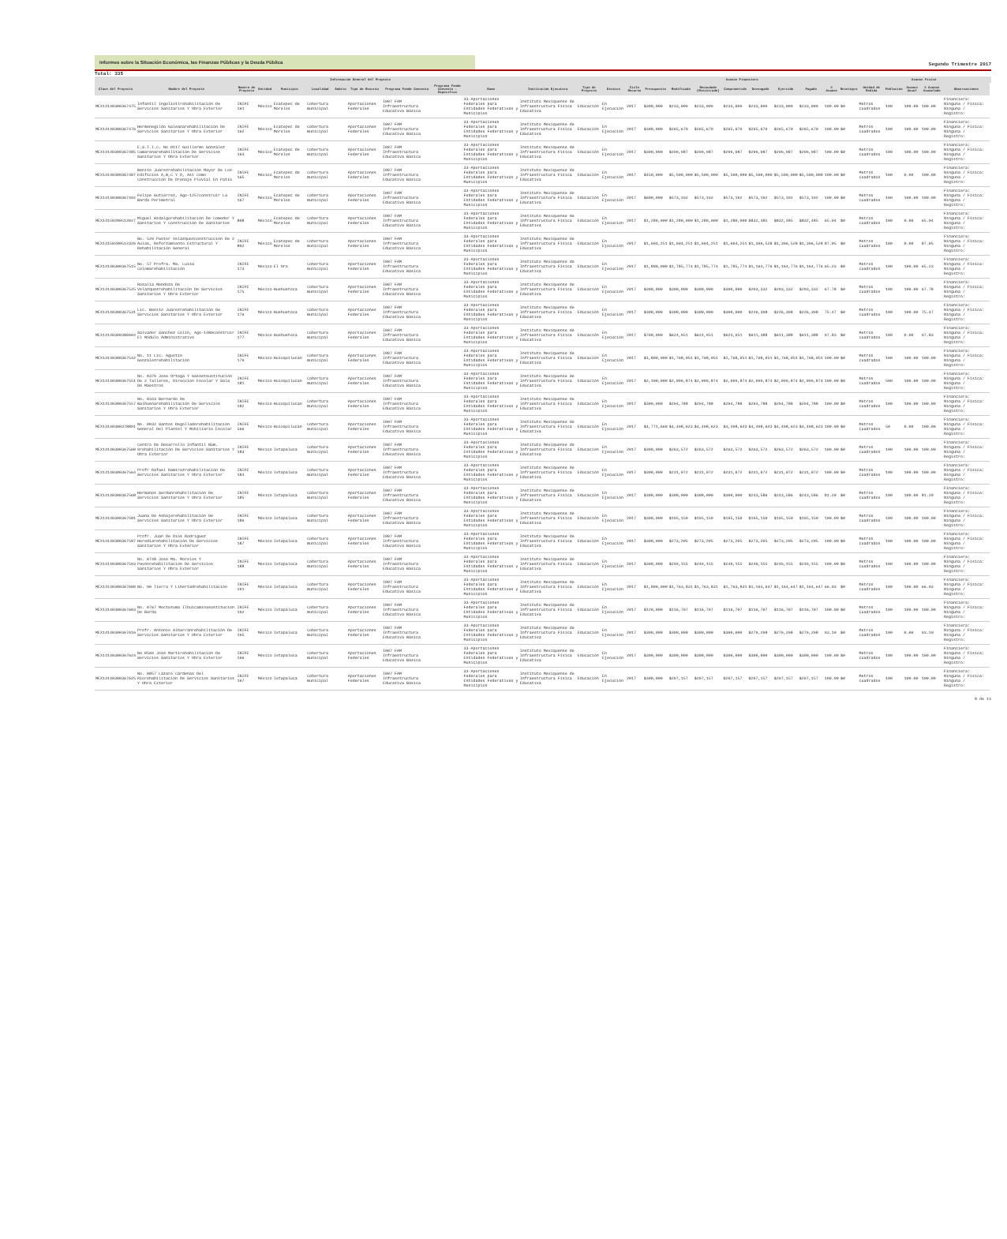Informes sobre la Situación Económica, las Finanzas Públicas y la Deuda Pública Segundo Trimestre 2017
Total: 335
| Información General del Proyecto | | | | | | | | | | | | | | Avance Financiero | | | | | | | | | | Avance Físico | | | | | |
| --- | --- | --- | --- | --- | --- | --- | --- | --- | --- | --- | --- | --- | --- | --- | --- | --- | --- | --- | --- | --- | --- | --- | --- | --- | --- | --- | --- | --- | --- |
| Clave del Proyecto | Nombre del Proyecto | Número de Proyecto | Entidad | Municipio | Localidad | Ámbito | Tipo de Recurso | Programa Fondo Convenio | Programa Fondo Convenio - Específico | Ramo | Institución Ejecutora | Tipo de Proyecto | Estatus | Ciclo Recurso | Presupuesto | Modificado | Recaudado (Ministrado) | Comprometido | Devengado | Ejercido | Pagado | % Avance | Reintegro | Unidad de Medida | Población | Avance Anual | % Avance Acumulado | Observaciones | |
| MEX14140300367475 | Infantil Ingoliotlrehabilitación De Servicios Sanitarios Y Obra Exterior | INIFE 161 | México | Ecatepec de Morelos | Cobertura municipal | | Aportaciones Federales | I007 FAM Infraestructura Educativa Básica | | 33-Aportaciones Federales para Entidades Federativas y Municipios | Instituto Mexiquense de Infraestructura Física Educativa | Educación | En Ejecución | 2017 | $300,000 | $233,009 | $233,009 | $233,009 | $233,009 | $233,009 | $233,009 | 100.00 | $0 | Metros Cuadrados | 100 | 100.00 | 100.00 | Financiera: Ninguna / Física: Ninguna / Registro: | |
| MEX14140300367476 | Hermenegildo Galeanarehabilitación De Servicios Sanitarios Y Obra Exterior | INIFE 162 | México | Ecatepec de Morelos | Cobertura municipal | | Aportaciones Federales | I007 FAM Infraestructura Educativa Básica | | 33-Aportaciones Federales para Entidades Federativas y Municipios | Instituto Mexiquense de Infraestructura Física Educativa | Educación | En Ejecución | 2017 | $300,000 | $265,670 | $265,670 | $265,670 | $265,670 | $265,670 | $265,670 | 100.00 | $0 | Metros Cuadrados | 100 | 100.00 | 100.00 | Financiera: Ninguna / Física: Ninguna / Registro: | |
| MEX14140300367485 | E.S.T.I.C. No 0117 Guillermo González Camarenarehabilitación De Servicios Sanitarios Y Obra Exterior | INIFE 164 | México | Ecatepec de Morelos | Cobertura municipal | | Aportaciones Federales | I007 FAM Infraestructura Educativa Básica | | 33-Aportaciones Federales para Entidades Federativas y Municipios | Instituto Mexiquense de Infraestructura Física Educativa | Educación | En Ejecución | 2017 | $300,000 | $299,987 | $299,987 | $299,987 | $299,987 | $299,987 | $299,987 | 100.00 | $0 | Metros Cuadrados | 100 | 100.00 | 100.00 | Financiera: Ninguna / Física: Ninguna / Registro: | |
| MEX14140300367487 | Benito Juárezrehabilitación Mayor De Los Edificios A,B,C Y D, Así Como Construcción De Drenaje Pluvial En Patio | INIFE 165 | México | Ecatepec de Morelos | Cobertura municipal | | Aportaciones Federales | I007 FAM Infraestructura Educativa Básica | | 33-Aportaciones Federales para Entidades Federativas y Municipios | Instituto Mexiquense de Infraestructura Física Educativa | Educación | En Ejecución | 2017 | $450,000 | $5,500,000 | $5,500,000 | $5,500,000 | $5,500,000 | $5,500,000 | $5,500,000 | 100.00 | $0 | Metros Cuadrados | 100 | 0.00 | 100.00 | Financiera: Ninguna / Física: Ninguna / Registro: | |
| MEX14140300367492 | Felipe Gutiérrez, Ago-1257construir La Barda Perimetral | INIFE 167 | México | Ecatepec de Morelos | Cobertura municipal | | Aportaciones Federales | I007 FAM Infraestructura Educativa Básica | | 33-Aportaciones Federales para Entidades Federativas y Municipios | Instituto Mexiquense de Infraestructura Física Educativa | Educación | En Ejecución | 2017 | $600,000 | $573,192 | $573,192 | $573,192 | $573,192 | $573,192 | $573,192 | 100.00 | $0 | Metros Cuadrados | 100 | 100.00 | 100.00 | Financiera: Ninguna / Física: Ninguna / Registro: | |
| MEX14150200512027 | Miguel Hidalgorehabilitación De Comedor Y Sanitarios Y Construcción De Sanitarios | 808 | México | Ecatepec de Morelos | Cobertura municipal | | Aportaciones Federales | I007 FAM Infraestructura Educativa Básica | | 33-Aportaciones Federales para Entidades Federativas y Municipios | Instituto Mexiquense de Infraestructura Física Educativa | Educación | En Ejecución | 2017 | $1,280,000 | $1,280,000 | $1,280,000 | $1,280,000 | $832,485 | $832,485 | $832,485 | 65.04 | $0 | Metros Cuadrados | 100 | 0.00 | 65.04 | Financiera: Ninguna / Física: Ninguna / Registro: | |
| MEX14150200512326 | No. 529 Pastor Velázquezconstrucción De 2 Aulas, Reforzamiento Estructural Y Rehabilitación General | INIFE 802 | México | Ecatepec de Morelos | Cobertura municipal | | Aportaciones Federales | I007 FAM Infraestructura Educativa Básica | | 33-Aportaciones Federales para Entidades Federativas y Municipios | Instituto Mexiquense de Infraestructura Física Educativa | Educación | En Ejecución | 2017 | $1,604,251 | $1,604,251 | $1,604,251 | $1,604,251 | $1,396,528 | $1,396,528 | $1,396,528 | 87.05 | $0 | Metros Cuadrados | 100 | 0.00 | 87.05 | Financiera: Ninguna / Física: Ninguna / Registro: | |
| MEX14140300367515 | No. 57 Profra. Ma. Luisa Colomarehabilitación | INIFE 173 | México | El Oro | Cobertura municipal | | Aportaciones Federales | I007 FAM Infraestructura Educativa Básica | | 33-Aportaciones Federales para Entidades Federativas y Municipios | Instituto Mexiquense de Infraestructura Física Educativa | Educación | En Ejecución | 2017 | $1,800,000 | $1,785,774 | $1,785,774 | $1,785,774 | $1,164,776 | $1,164,776 | $1,164,776 | 65.23 | $0 | Metros Cuadrados | 100 | 100.00 | 65.23 | Financiera: Ninguna / Física: Ninguna / Registro: | |
| MEX14140300367525 | Rosalía Mendoza De Velázquezrehabilitación De Servicios Sanitarios Y Obra Exterior | INIFE 175 | México | Huehuetoca | Cobertura municipal | | Aportaciones Federales | I007 FAM Infraestructura Educativa Básica | | 33-Aportaciones Federales para Entidades Federativas y Municipios | Instituto Mexiquense de Infraestructura Física Educativa | Educación | En Ejecución | 2017 | $300,000 | $300,000 | $300,000 | $300,000 | $203,332 | $203,332 | $203,332 | 67.78 | $0 | Metros Cuadrados | 100 | 100.00 | 67.78 | Financiera: Ninguna / Física: Ninguna / Registro: | |
| MEX14140300367531 | Lic. Benito Juárezrehabilitación De Servicios Sanitarios Y Obra Exterior | INIFE 176 | México | Huehuetoca | Cobertura municipal | | Aportaciones Federales | I007 FAM Infraestructura Educativa Básica | | 33-Aportaciones Federales para Entidades Federativas y Municipios | Instituto Mexiquense de Infraestructura Física Educativa | Educación | En Ejecución | 2017 | $300,000 | $300,000 | $300,000 | $300,000 | $226,398 | $226,398 | $226,398 | 75.47 | $0 | Metros Cuadrados | 100 | 100.00 | 75.47 | Financiera: Ninguna / Física: Ninguna / Registro: | |
| MEX14140300386904 | Salvador Sánchez Colín, Ago-1489construir El Módulo Administrativo | INIFE 177 | México | Huehuetoca | Cobertura municipal | | Aportaciones Federales | I007 FAM Infraestructura Educativa Básica | | 33-Aportaciones Federales para Entidades Federativas y Municipios | Instituto Mexiquense de Infraestructura Física Educativa | Educación | En Ejecución | 2017 | $700,000 | $624,951 | $624,951 | $624,951 | $611,388 | $611,388 | $611,388 | 97.83 | $0 | Metros Cuadrados | 100 | 0.00 | 97.83 | Financiera: Ninguna / Física: Ninguna / Registro: | |
| MEX14140300367542 | No. 11 Lic. Agustín Gonzálezrehabilitación | INIFE 179 | México | Huixquilucan | Cobertura municipal | | Aportaciones Federales | I007 FAM Infraestructura Educativa Básica | | 33-Aportaciones Federales para Entidades Federativas y Municipios | Instituto Mexiquense de Infraestructura Física Educativa | Educación | En Ejecución | 2017 | $1,800,000 | $1,768,051 | $1,768,051 | $1,768,051 | $1,768,051 | $1,768,051 | $1,768,051 | 100.00 | $0 | Metros Cuadrados | 100 | 100.00 | 100.00 | Financiera: Ninguna / Física: Ninguna / Registro: | |
| MEX14140300367551 | No. 0379 Jose Ortega Y Gassetsustitución De 2 Talleres, Dirección Escolar Y Sala De Maestros | INIFE 181 | México | Huixquilucan | Cobertura municipal | | Aportaciones Federales | I007 FAM Infraestructura Educativa Básica | | 33-Aportaciones Federales para Entidades Federativas y Municipios | Instituto Mexiquense de Infraestructura Física Educativa | Educación | En Ejecución | 2017 | $2,100,000 | $2,099,874 | $2,099,874 | $2,099,874 | $2,099,874 | $2,099,874 | $2,099,874 | 100.00 | $0 | Metros Cuadrados | 500 | 100.00 | 100.00 | Financiera: Ninguna / Física: Ninguna / Registro: | |
| MEX14140300367557 | No. 0343 Bernardo De Balbuenarehabilitación De Servicios Sanitarios Y Obra Exterior | INIFE 182 | México | Huixquilucan | Cobertura municipal | | Aportaciones Federales | I007 FAM Infraestructura Educativa Básica | | 33-Aportaciones Federales para Entidades Federativas y Municipios | Instituto Mexiquense de Infraestructura Física Educativa | Educación | En Ejecución | 2017 | $300,000 | $294,788 | $294,788 | $294,788 | $294,788 | $294,788 | $294,788 | 100.00 | $0 | Metros Cuadrados | 100 | 100.00 | 100.00 | Financiera: Ninguna / Física: Ninguna / Registro: | |
| MEX14140300378891 | No. 0032 Santos Degolladorehabilitación General Del Plantel Y Mobiliario Escolar | INIFE 566 | México | Huixquilucan | Cobertura municipal | | Aportaciones Federales | I007 FAM Infraestructura Educativa Básica | | 33-Aportaciones Federales para Entidades Federativas y Municipios | Instituto Mexiquense de Infraestructura Física Educativa | Educación | En Ejecución | 2017 | $4,771,660 | $4,498,623 | $4,498,623 | $4,498,623 | $4,498,623 | $4,498,623 | $4,498,623 | 100.00 | $0 | Metros Cuadrados | 50 | 0.00 | 100.00 | Financiera: Ninguna / Física: Ninguna / Registro: | |
| MEX14140300367560 | Centro De Desarrollo Infantil Núm. 9rehabilitación De Servicios Sanitarios Y Obra Exterior | INIFE 183 | México | Ixtapaluca | Cobertura municipal | | Aportaciones Federales | I007 FAM Infraestructura Educativa Básica | | 33-Aportaciones Federales para Entidades Federativas y Municipios | Instituto Mexiquense de Infraestructura Física Educativa | Educación | En Ejecución | 2017 | $300,000 | $263,572 | $263,572 | $263,572 | $263,572 | $263,572 | $263,572 | 100.00 | $0 | Metros Cuadrados | 100 | 100.00 | 100.00 | Financiera: Ninguna / Física: Ninguna / Registro: | |
| MEX14140300367564 | Profr Rafael Ramírezrehabilitación De Servicios Sanitarios Y Obra Exterior | INIFE 184 | México | Ixtapaluca | Cobertura municipal | | Aportaciones Federales | I007 FAM Infraestructura Educativa Básica | | 33-Aportaciones Federales para Entidades Federativas y Municipios | Instituto Mexiquense de Infraestructura Física Educativa | Educación | En Ejecución | 2017 | $300,000 | $231,072 | $231,072 | $231,072 | $231,072 | $231,072 | $231,072 | 100.00 | $0 | Metros Cuadrados | 100 | 100.00 | 100.00 | Financiera: Ninguna / Física: Ninguna / Registro: | |
| MEX14140300367568 | Hermanos Serdanrehabilitación De Servicios Sanitarios Y Obra Exterior | INIFE 185 | México | Ixtapaluca | Cobertura municipal | | Aportaciones Federales | I007 FAM Infraestructura Educativa Básica | | 33-Aportaciones Federales para Entidades Federativas y Municipios | Instituto Mexiquense de Infraestructura Física Educativa | Educación | En Ejecución | 2017 | $300,000 | $300,000 | $300,000 | $300,000 | $243,586 | $243,586 | $243,586 | 81.20 | $0 | Metros Cuadrados | 100 | 100.00 | 81.20 | Financiera: Ninguna / Física: Ninguna / Registro: | |
| MEX14140300367581 | Juana De Asbajerehabilitación De Servicios Sanitarios Y Obra Exterior | INIFE 186 | México | Ixtapaluca | Cobertura municipal | | Aportaciones Federales | I007 FAM Infraestructura Educativa Básica | | 33-Aportaciones Federales para Entidades Federativas y Municipios | Instituto Mexiquense de Infraestructura Física Educativa | Educación | En Ejecución | 2017 | $300,000 | $195,150 | $195,150 | $195,150 | $195,150 | $195,150 | $195,150 | 100.00 | $0 | Metros Cuadrados | 100 | 100.00 | 100.00 | Financiera: Ninguna / Física: Ninguna / Registro: | |
| MEX14140300367587 | Profr. Juan De Dios Rodríguez Herediarehabilitación De Servicios Sanitarios Y Obra Exterior | INIFE 187 | México | Ixtapaluca | Cobertura municipal | | Aportaciones Federales | I007 FAM Infraestructura Educativa Básica | | 33-Aportaciones Federales para Entidades Federativas y Municipios | Instituto Mexiquense de Infraestructura Física Educativa | Educación | En Ejecución | 2017 | $300,000 | $273,205 | $273,205 | $273,205 | $273,205 | $273,205 | $273,205 | 100.00 | $0 | Metros Cuadrados | 100 | 100.00 | 100.00 | Financiera: Ninguna / Física: Ninguna / Registro: | |
| MEX14140300367593 | No. 0748 José Ma. Morelos Y Pavónrehabilitación De Servicios Sanitarios Y Obra Exterior | INIFE 188 | México | Ixtapaluca | Cobertura municipal | | Aportaciones Federales | I007 FAM Infraestructura Educativa Básica | | 33-Aportaciones Federales para Entidades Federativas y Municipios | Instituto Mexiquense de Infraestructura Física Educativa | Educación | En Ejecución | 2017 | $300,000 | $249,155 | $249,155 | $249,155 | $249,155 | $249,155 | $249,155 | 100.00 | $0 | Metros Cuadrados | 100 | 100.00 | 100.00 | Financiera: Ninguna / Física: Ninguna / Registro: | |
| MEX14140300367600 | No. 90 Tierra Y Libertadrehabilitación | INIFE 191 | México | Ixtapaluca | Cobertura municipal | | Aportaciones Federales | I007 FAM Infraestructura Educativa Básica | | 33-Aportaciones Federales para Entidades Federativas y Municipios | Instituto Mexiquense de Infraestructura Física Educativa | Educación | En Ejecución | 2017 | $1,800,000 | $1,763,831 | $1,763,831 | $1,763,831 | $1,164,647 | $1,164,647 | $1,164,647 | 66.03 | $0 | Metros Cuadrados | 100 | 100.00 | 66.03 | Financiera: Ninguna / Física: Ninguna / Registro: | |
| MEX14140300367603 | No. 0767 Moctezuma Ilhuicaminasustitución De Barda | INIFE 192 | México | Ixtapaluca | Cobertura municipal | | Aportaciones Federales | I007 FAM Infraestructura Educativa Básica | | 33-Aportaciones Federales para Entidades Federativas y Municipios | Instituto Mexiquense de Infraestructura Física Educativa | Educación | En Ejecución | 2017 | $120,000 | $116,707 | $116,707 | $116,707 | $116,707 | $116,707 | $116,707 | 100.00 | $0 | Metros Cuadrados | 100 | 100.00 | 100.00 | Financiera: Ninguna / Física: Ninguna / Registro: | |
| MEX14140300367616 | Profr. Antonio Albarránrehabilitación De Servicios Sanitarios Y Obra Exterior | INIFE 195 | México | Ixtapaluca | Cobertura municipal | | Aportaciones Federales | I007 FAM Infraestructura Educativa Básica | | 33-Aportaciones Federales para Entidades Federativas y Municipios | Instituto Mexiquense de Infraestructura Física Educativa | Educación | En Ejecución | 2017 | $300,000 | $300,000 | $300,000 | $300,000 | $279,298 | $279,298 | $279,298 | 93.10 | $0 | Metros Cuadrados | 100 | 0.00 | 93.10 | Financiera: Ninguna / Física: Ninguna / Registro: | |
| MEX14140300367624 | No 0569 José Martírehabilitación De Servicios Sanitarios Y Obra Exterior | INIFE 196 | México | Ixtapaluca | Cobertura municipal | | Aportaciones Federales | I007 FAM Infraestructura Educativa Básica | | 33-Aportaciones Federales para Entidades Federativas y Municipios | Instituto Mexiquense de Infraestructura Física Educativa | Educación | En Ejecución | 2017 | $300,000 | $300,000 | $300,000 | $300,000 | $300,000 | $300,000 | $300,000 | 100.00 | $0 | Metros Cuadrados | 100 | 100.00 | 100.00 | Financiera: Ninguna / Física: Ninguna / Registro: | |
| MEX14140300367625 | No. 0857 Lázaro Cárdenas Del Ríorehabilitación De Servicios Sanitarios Y Obra Exterior | INIFE 197 | México | Ixtapaluca | Cobertura municipal | | Aportaciones Federales | I007 FAM Infraestructura Educativa Básica | | 33-Aportaciones Federales para Entidades Federativas y Municipios | Instituto Mexiquense de Infraestructura Física Educativa | Educación | En Ejecución | 2017 | $300,000 | $297,157 | $297,157 | $297,157 | $297,157 | $297,157 | $297,157 | 100.00 | $0 | Metros Cuadrados | 100 | 100.00 | 100.00 | Financiera: Ninguna / Física: Ninguna / Registro: | |
8 de 14